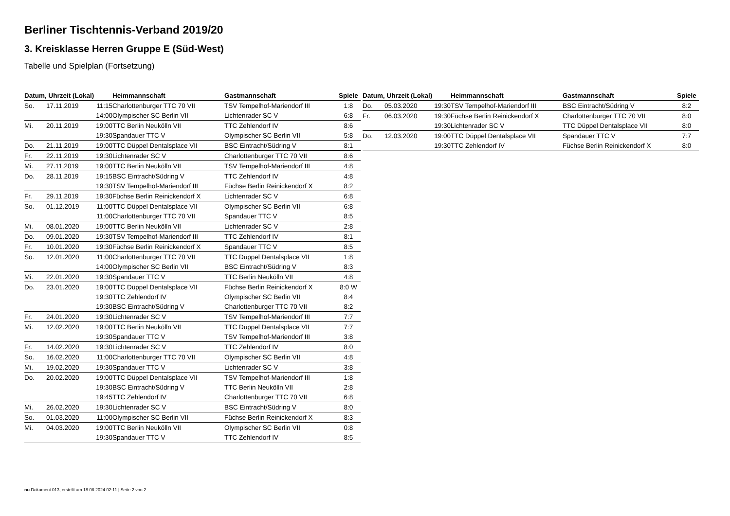Berliner Tischtennis-Verband 2019/20
3. Kreisklasse Herren Gruppe E (Süd-West)
Tabelle und Spielplan (Fortsetzung)
| Datum, Uhrzeit (Lokal) | | | Heimmannschaft | Gastmannschaft | Spiele |
| --- | --- | --- | --- | --- | --- |
| So. | 17.11.2019 | 11:15 | Charlottenburger TTC 70 VII | TSV Tempelhof-Mariendorf III | 1:8 |
| | | 14:00 | Olympischer SC Berlin VII | Lichtenrader SC V | 6:8 |
| Mi. | 20.11.2019 | 19:00 | TTC Berlin Neukölln VII | TTC Zehlendorf IV | 8:6 |
| | | 19:30 | Spandauer TTC V | Olympischer SC Berlin VII | 5:8 |
| Do. | 21.11.2019 | 19:00 | TTC Düppel Dentalsplace VII | BSC Eintracht/Südring V | 8:1 |
| Fr. | 22.11.2019 | 19:30 | Lichtenrader SC V | Charlottenburger TTC 70 VII | 8:6 |
| Mi. | 27.11.2019 | 19:00 | TTC Berlin Neukölln VII | TSV Tempelhof-Mariendorf III | 4:8 |
| Do. | 28.11.2019 | 19:15 | BSC Eintracht/Südring V | TTC Zehlendorf IV | 4:8 |
| | | 19:30 | TSV Tempelhof-Mariendorf III | Füchse Berlin Reinickendorf X | 8:2 |
| Fr. | 29.11.2019 | 19:30 | Füchse Berlin Reinickendorf X | Lichtenrader SC V | 6:8 |
| So. | 01.12.2019 | 11:00 | TTC Düppel Dentalsplace VII | Olympischer SC Berlin VII | 6:8 |
| | | 11:00 | Charlottenburger TTC 70 VII | Spandauer TTC V | 8:5 |
| Mi. | 08.01.2020 | 19:00 | TTC Berlin Neukölln VII | Lichtenrader SC V | 2:8 |
| Do. | 09.01.2020 | 19:30 | TSV Tempelhof-Mariendorf III | TTC Zehlendorf IV | 8:1 |
| Fr. | 10.01.2020 | 19:30 | Füchse Berlin Reinickendorf X | Spandauer TTC V | 8:5 |
| So. | 12.01.2020 | 11:00 | Charlottenburger TTC 70 VII | TTC Düppel Dentalsplace VII | 1:8 |
| | | 14:00 | Olympischer SC Berlin VII | BSC Eintracht/Südring V | 8:3 |
| Mi. | 22.01.2020 | 19:30 | Spandauer TTC V | TTC Berlin Neukölln VII | 4:8 |
| Do. | 23.01.2020 | 19:00 | TTC Düppel Dentalsplace VII | Füchse Berlin Reinickendorf X | 8:0 W |
| | | 19:30 | TTC Zehlendorf IV | Olympischer SC Berlin VII | 8:4 |
| | | 19:30 | BSC Eintracht/Südring V | Charlottenburger TTC 70 VII | 8:2 |
| Fr. | 24.01.2020 | 19:30 | Lichtenrader SC V | TSV Tempelhof-Mariendorf III | 7:7 |
| Mi. | 12.02.2020 | 19:00 | TTC Berlin Neukölln VII | TTC Düppel Dentalsplace VII | 7:7 |
| | | 19:30 | Spandauer TTC V | TSV Tempelhof-Mariendorf III | 3:8 |
| Fr. | 14.02.2020 | 19:30 | Lichtenrader SC V | TTC Zehlendorf IV | 8:0 |
| So. | 16.02.2020 | 11:00 | Charlottenburger TTC 70 VII | Olympischer SC Berlin VII | 4:8 |
| Mi. | 19.02.2020 | 19:30 | Spandauer TTC V | Lichtenrader SC V | 3:8 |
| Do. | 20.02.2020 | 19:00 | TTC Düppel Dentalsplace VII | TSV Tempelhof-Mariendorf III | 1:8 |
| | | 19:30 | BSC Eintracht/Südring V | TTC Berlin Neukölln VII | 2:8 |
| | | 19:45 | TTC Zehlendorf IV | Charlottenburger TTC 70 VII | 6:8 |
| Mi. | 26.02.2020 | 19:30 | Lichtenrader SC V | BSC Eintracht/Südring V | 8:0 |
| So. | 01.03.2020 | 11:00 | Olympischer SC Berlin VII | Füchse Berlin Reinickendorf X | 8:3 |
| Mi. | 04.03.2020 | 19:00 | TTC Berlin Neukölln VII | Olympischer SC Berlin VII | 0:8 |
| | | 19:30 | Spandauer TTC V | TTC Zehlendorf IV | 8:5 |
| Datum, Uhrzeit (Lokal) | | | Heimmannschaft | Gastmannschaft | Spiele |
| --- | --- | --- | --- | --- | --- |
| Do. | 05.03.2020 | 19:30 | TSV Tempelhof-Mariendorf III | BSC Eintracht/Südring V | 8:2 |
| Fr. | 06.03.2020 | 19:30 | Füchse Berlin Reinickendorf X | Charlottenburger TTC 70 VII | 8:0 |
| | | 19:30 | Lichtenrader SC V | TTC Düppel Dentalsplace VII | 8:0 |
| Do. | 12.03.2020 | 19:00 | TTC Düppel Dentalsplace VII | Spandauer TTC V | 7:7 |
| | | 19:30 | TTC Zehlendorf IV | Füchse Berlin Reinickendorf X | 8:0 |
nu.Dokument 013, erstellt am 18.08.2024 02:11 | Seite 2 von 2